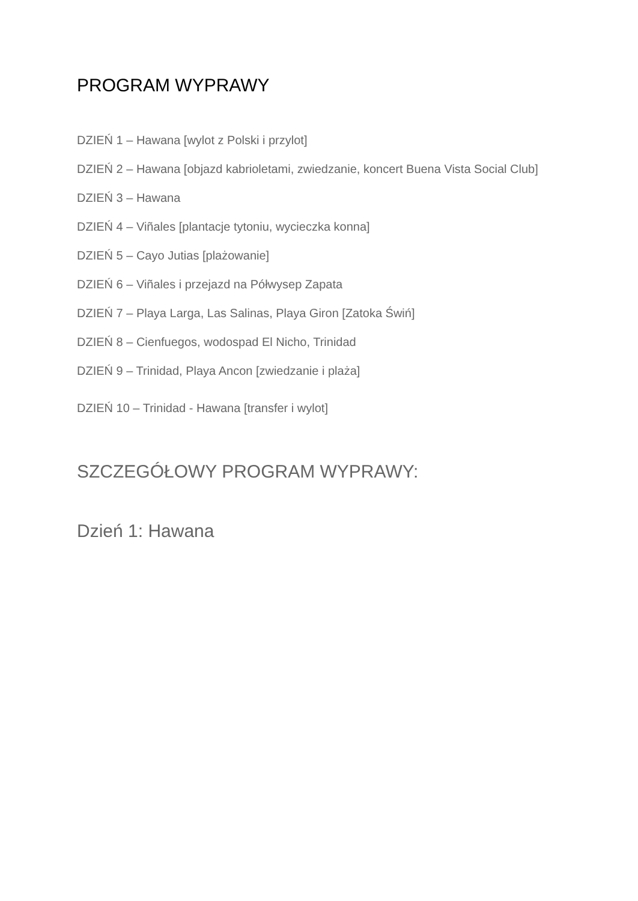PROGRAM WYPRAWY
DZIEŃ 1 – Hawana [wylot z Polski i przylot]
DZIEŃ 2 – Hawana [objazd kabrioletami, zwiedzanie, koncert Buena Vista Social Club]
DZIEŃ 3 – Hawana
DZIEŃ 4 – Viñales [plantacje tytoniu, wycieczka konna]
DZIEŃ 5 – Cayo Jutias [plażowanie]
DZIEŃ 6 – Viñales i przejazd na Półwysep Zapata
DZIEŃ 7 – Playa Larga, Las Salinas, Playa Giron [Zatoka Świń]
DZIEŃ 8 – Cienfuegos, wodospad El Nicho, Trinidad
DZIEŃ 9 – Trinidad, Playa Ancon [zwiedzanie i plaża]
DZIEŃ 10 – Trinidad - Hawana [transfer i wylot]
SZCZEGÓŁOWY PROGRAM WYPRAWY:
Dzień 1: Hawana